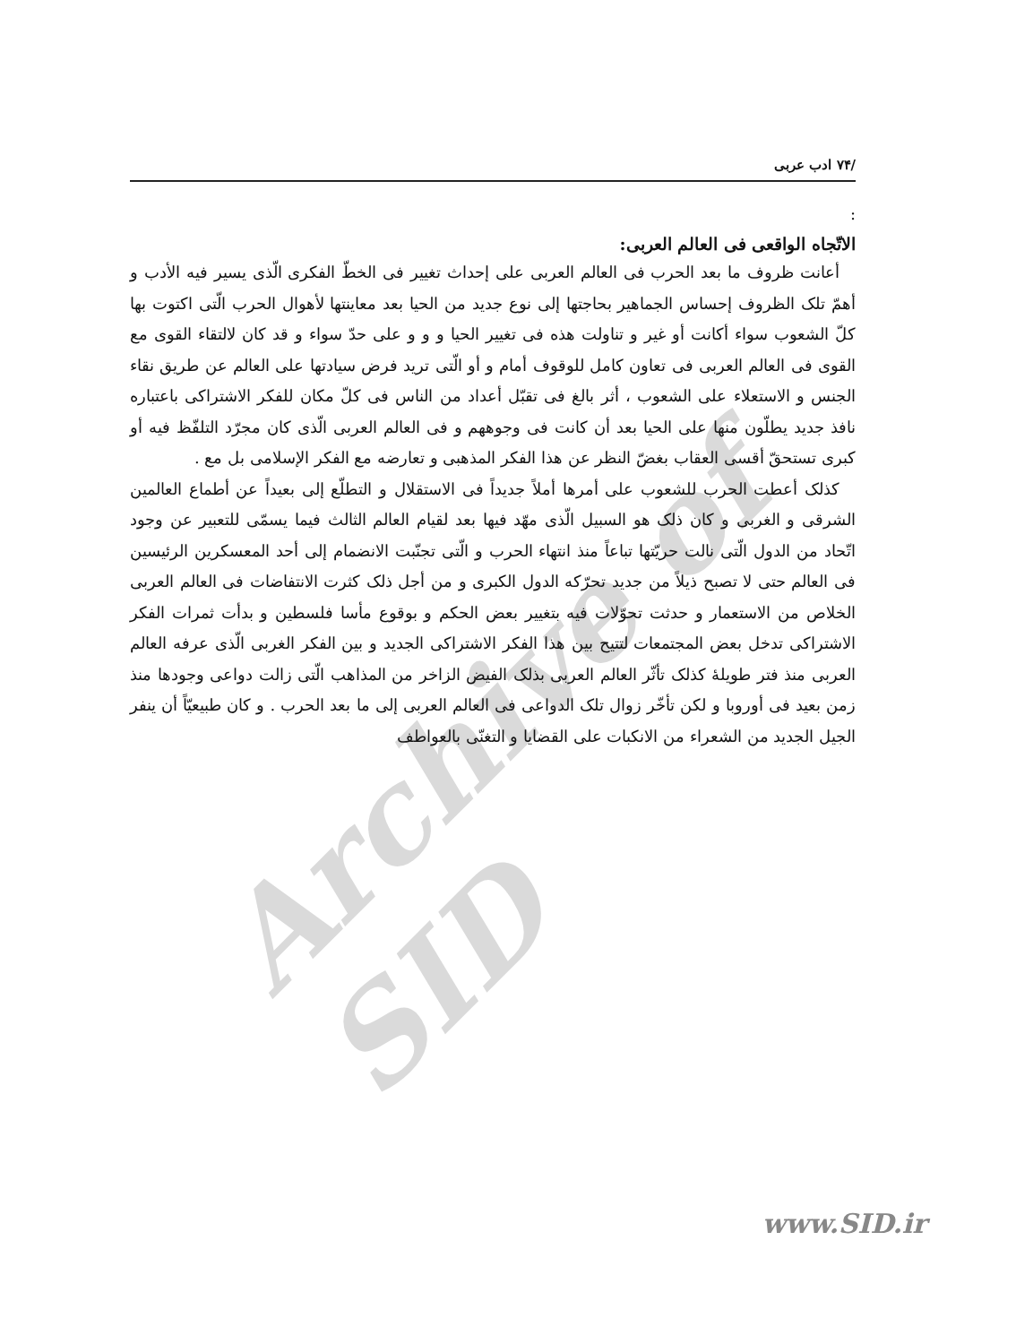Archive of SID
/۷۴ ادب عربی
:
الاتّجاه الواقعی فی العالم العربی:
أعانت ظروف ما بعد الحرب فی العالم العربی علی إحداث تغییر فی الخطّ الفکری الّذی یسیر فیه الأدب و أهمّ تلک الظروف إحساس الجماهیر بحاجتها إلی نوع جدید من الحیا بعد معاینتها لأهوال الحرب الّتی اکتوت بها کلّ الشعوب سواء أکانت أو غیر و تناولت هذه فی تغییر الحیا و و و علی حدّ سواء و قد کان لالتقاء القوی مع القوی فی العالم العربی فی تعاون کامل للوقوف أمام و أو الّتی ترید فرض سیادتها علی العالم عن طریق نقاء الجنس و الاستعلاء علی الشعوب ، أثر بالغ فی تقبّل أعداد من الناس فی کلّ مکان للفکر الاشتراکی باعتباره نافذ جدید یطلّون منها علی الحیا بعد أن کانت فی وجوههم و فی العالم العربی الّذی کان مجرّد التلفّظ فیه أو کبری تستحقّ أقسی العقاب بغضّ النظر عن هذا الفکر المذهبی و تعارضه مع الفکر الإسلامی بل مع .
کذلک أعطت الحرب للشعوب علی أمرها أملاً جدیداً فی الاستقلال و التطلّع إلی بعیداً عن أطماع العالمین الشرقی و الغربی و کان ذلک هو السبیل الّذی مهّد فیها بعد لقیام العالم الثالث فیما یسمّی للتعبیر عن وجود اتّحاد من الدول الّتی نالت حریّتها تباعاً منذ انتهاء الحرب و الّتی تجنّبت الانضمام إلی أحد المعسکرین الرئیسین فی العالم حتی لا تصبح ذیلاً من جدید تحرّکه الدول الکبری و من أجل ذلک کثرت الانتفاضات فی العالم العربی الخلاص من الاستعمار و حدثت تحوّلات فیه بتغییر بعض الحکم و بوقوع مأسا فلسطین و بدأت ثمرات الفکر الاشتراکی تدخل بعض المجتمعات لتتیح بین هذا الفکر الاشتراکی الجدید و بین الفکر الغربی الّذی عرفه العالم العربی منذ فتر طویلهٔ کذلک تأثّر العالم العربی بذلک الفیض الزاخر من المذاهب الّتی زالت دواعی وجودها منذ زمن بعید فی أوروبا و لکن تأخّر زوال تلک الدواعی فی العالم العربی إلی ما بعد الحرب . و کان طبیعیّاً أن ینفر الجیل الجدید من الشعراء من الانکبات علی القضایا و التغنّی بالعواطف
www.SID.ir